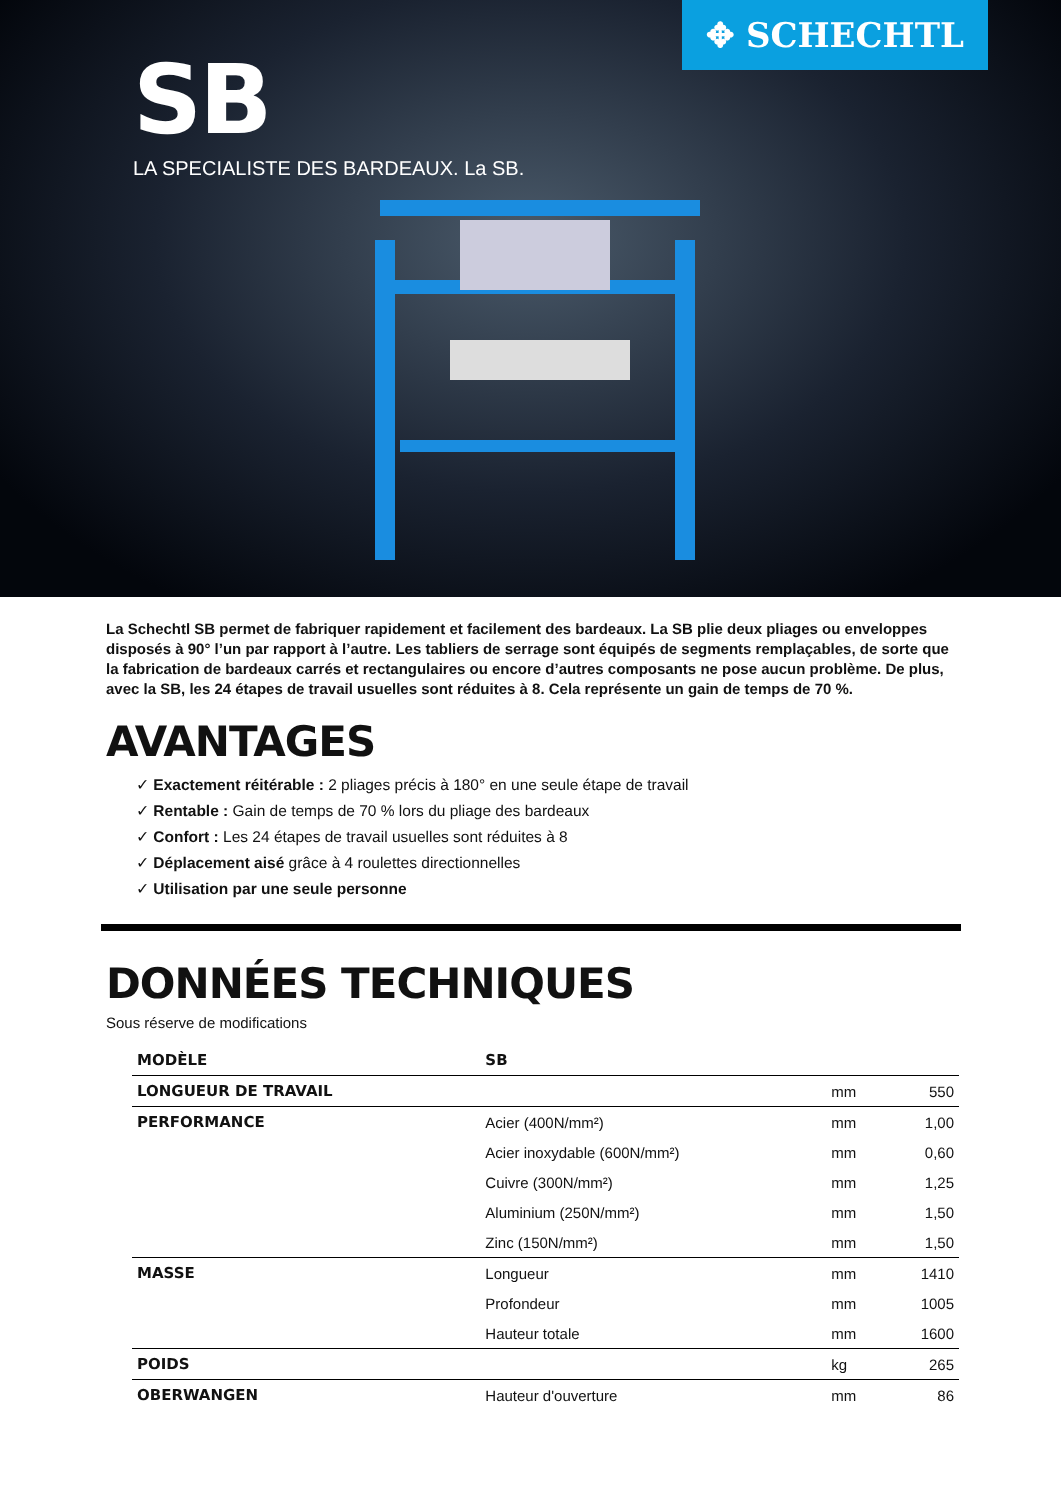✥ SCHECHTL
SB
LA SPECIALISTE DES BARDEAUX. La SB.
La Schechtl SB permet de fabriquer rapidement et facilement des bardeaux. La SB plie deux pliages ou enveloppes disposés à 90° l’un par rapport à l’autre. Les tabliers de serrage sont équipés de segments remplaçables, de sorte que la fabrication de bardeaux carrés et rectangulaires ou encore d’autres composants ne pose aucun problème. De plus, avec la SB, les 24 étapes de travail usuelles sont réduites à 8. Cela représente un gain de temps de 70 %.
AVANTAGES
✓ Exactement réitérable : 2 pliages précis à 180° en une seule étape de travail
✓ Rentable : Gain de temps de 70 % lors du pliage des bardeaux
✓ Confort : Les 24 étapes de travail usuelles sont réduites à 8
✓ Déplacement aisé grâce à 4 roulettes directionnelles
✓ Utilisation par une seule personne
DONNÉES TECHNIQUES
Sous réserve de modifications
| MODÈLE | SB | | |
| LONGUEUR DE TRAVAIL | | mm | 550 |
| PERFORMANCE | Acier (400N/mm²) | mm | 1,00 |
| | Acier inoxydable (600N/mm²) | mm | 0,60 |
| | Cuivre (300N/mm²) | mm | 1,25 |
| | Aluminium (250N/mm²) | mm | 1,50 |
| | Zinc (150N/mm²) | mm | 1,50 |
| MASSE | Longueur | mm | 1410 |
| | Profondeur | mm | 1005 |
| | Hauteur totale | mm | 1600 |
| POIDS | | kg | 265 |
| OBERWANGEN | Hauteur d'ouverture | mm | 86 |